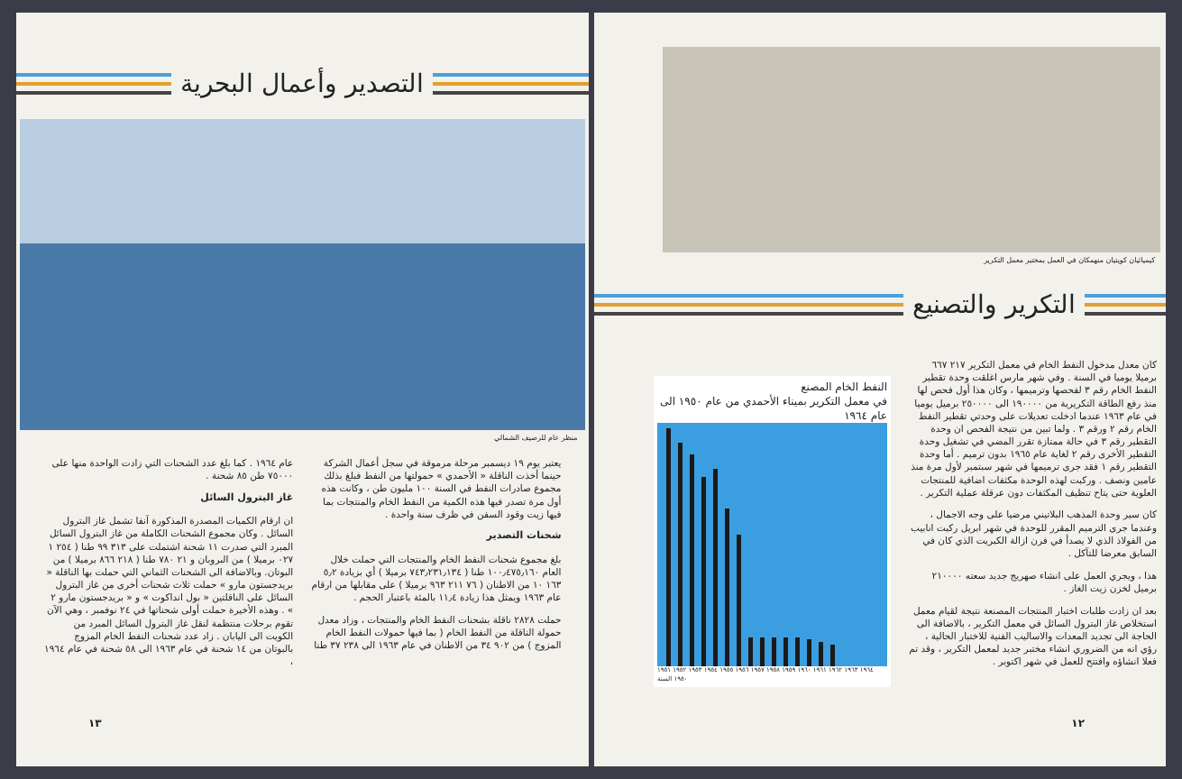التصدير وأعمال البحرية
منظر عام للرصيف الشمالي
يعتبر يوم ١٩ ديسمبر مرحلة مرموقة في سجل أعمال الشركة حينما أخذت الناقلة « الأحمدي » حمولتها من النفط فبلغ بذلك مجموع صادرات النفط في السنة ١٠٠ مليون طن ، وكانت هذه أول مرة تصدر فيها هذه الكمية من النفط الخام والمنتجات بما فيها زيت وقود السفن في ظرف سنة واحدة .
شحنات التصدير
بلغ مجموع شحنات النفط الخام والمنتجات التي حملت خلال العام ١٠٠٫٤٧٥٫١٦٠ طنا ( ٧٤٣٫٢٣١٫١٣٤ برميلا ) أي بزيادة ٥٫٢ ١٦٣ ١٠ من الاطنان ( ٧٦ ٢١١ ٩٦٣ برميلا ) على مقابلها من ارقام عام ١٩٦٣ ويمثل هذا زيادة ١١٫٤ بالمئة باعتبار الحجم .
حملت ٢٨٢٨ ناقلة بشحنات النفط الخام والمنتجات ، وزاد معدل حمولة الناقلة من النفط الخام ( بما فيها حمولات النفط الخام المزوج ) من ٩٠٢ ٣٤ من الاطنان في عام ١٩٦٣ الى ٢٣٨ ٣٧ طنا
عام ١٩٦٤ . كما بلغ عدد الشحنات التي زادت الواحدة منها على ٧٥٠٠٠ طن ٨٥ شحنة .
غاز البترول السائل
ان ارقام الكميات المصدرة المذكورة آنفا تشمل غاز البترول السائل . وكان مجموع الشحنات الكاملة من غاز البترول السائل المبرد التي صدرت ١١ شحنة اشتملت على ٣١٣ ٩٩ طنا ( ٢٥٤ ١ ٠٢٧ برميلا ) من البروبان و ٢١ ٧٨٠ طنا ( ٢١٨ ٨٦٦ برميلا ) من البوتان. وبالاضافة الى الشحنات الثماني التي حملت بها الناقلة « بريدجستون مارو » حملت ثلاث شحنات أخرى من غاز البترول السائل على الناقلتين « بول انداكوت » و « بريدجستون مارو ٢ » . وهذه الأخيرة حملت أولى شحناتها في ٢٤ نوفمبر ، وهي الآن تقوم برحلات منتظمة لنقل غاز البترول السائل المبرد من الكويت الى اليابان . زاد عدد شحنات النفط الخام المزوج بالبوتان من ١٤ شحنة في عام ١٩٦٣ الى ٥٨ شحنة في عام ١٩٦٤ ،
١٣
كيميائيان كويتيان منهمكان في العمل بمختبر معمل التكرير
التكرير والتصنيع
كان معدل مدخول النفط الخام في معمل التكرير ٢١٧ ٦٦٧ برميلا يوميا في السنة . وفي شهر مارس اغلقت وحدة تقطير النفط الخام رقم ٣ لفحصها وترميمها ، وكان هذا أول فحص لها منذ رفع الطاقة التكريرية من ١٩٠٠٠٠ الى ٢٥٠٠٠٠ برميل يوميا في عام ١٩٦٣ عندما ادخلت تعديلات على وحدتي تقطير النفط الخام رقم ٢ ورقم ٣ . ولما تبين من نتيجة الفحص ان وحدة التقطير رقم ٣ في حالة ممتازة تقرر المضي في تشغيل وحدة التقطير الأخرى رقم ٢ لغاية عام ١٩٦٥ بدون ترميم . أما وحدة التقطير رقم ١ فقد جرى ترميمها في شهر سبتمبر لأول مرة منذ عامين ونصف . وركبت لهذه الوحدة مكثفات اضافية للمنتجات العلوية حتى يتاح تنظيف المكثفات دون عرقلة عملية التكرير .
كان سير وحدة المذهب البلاتيني مرضيا على وجه الاجمال ، وعندما جرى الترميم المقرر للوحدة في شهر ابريل ركبت انابيب من الفولاذ الذي لا يصدأ في فرن ازالة الكبريت الذي كان في السابق معرضا للتآكل .
هذا ، ويجري العمل على انشاء صهريج جديد سعته ٢١٠٠٠٠ برميل لخزن زيت الغاز .
بعد ان زادت طلبات اختبار المنتجات المصنعة نتيجة لقيام معمل استخلاص غاز البترول السائل في معمل التكرير ، بالاضافة الى الحاجة الى تجديد المعدات والاساليب الفنية للاختبار الحالية ، رؤي انه من الضروري انشاء مختبر جديد لمعمل التكرير ، وقد تم فعلا انشاؤه وافتتح للعمل في شهر اكتوبر .
النفط الخام المصنع
في معمل التكرير بميناء الأحمدي من عام ١٩٥٠ الى عام ١٩٦٤
١٩٦٤ ١٩٦٣ ١٩٦٢ ١٩٦١ ١٩٦٠ ١٩٥٩ ١٩٥٨ ١٩٥٧ ١٩٥٦ ١٩٥٥ ١٩٥٤ ١٩٥٣ ١٩٥٢ ١٩٥١ ١٩٥٠ السنة
١٢